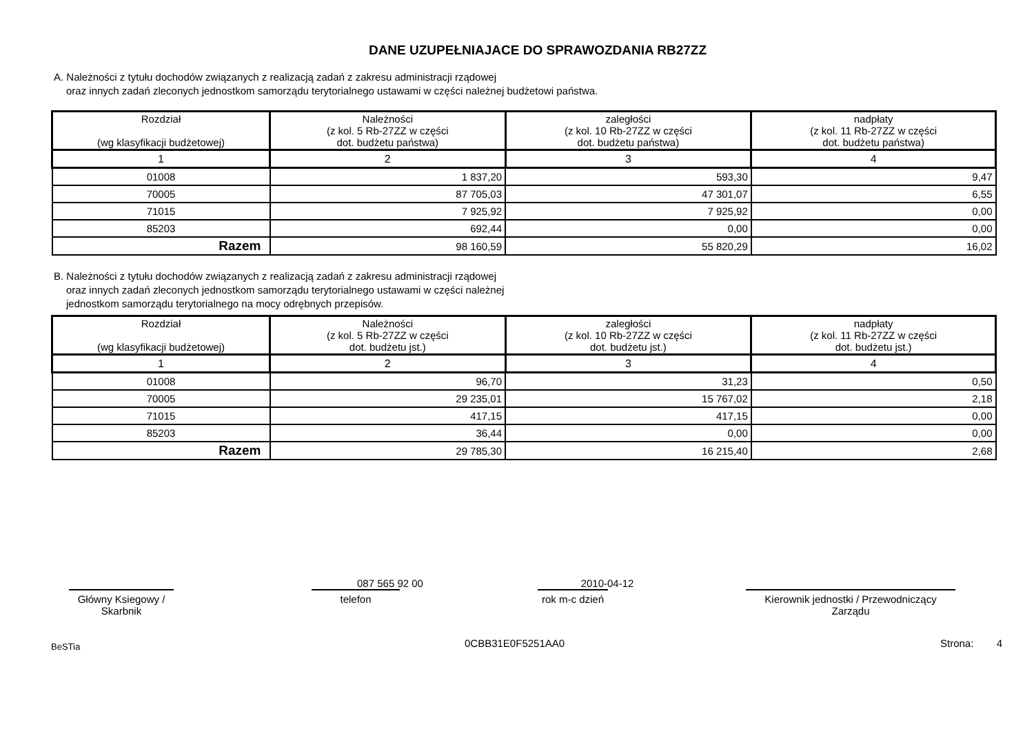DANE UZUPEŁNIAJACE DO SPRAWOZDANIA RB27ZZ
A. Należności z tytułu dochodów związanych z realizacją zadań z zakresu administracji rządowej
oraz innych zadań zleconych jednostkom samorządu terytorialnego ustawami w części należnej budżetowi państwa.
| Rozdział (wg klasyfikacji budżetowej) | Należności (z kol. 5 Rb-27ZZ w części dot. budżetu państwa) | zaległości (z kol. 10 Rb-27ZZ w części dot. budżetu państwa) | nadpłaty (z kol. 11 Rb-27ZZ w części dot. budżetu państwa) |
| --- | --- | --- | --- |
| 1 | 2 | 3 | 4 |
| 01008 | 1 837,20 | 593,30 | 9,47 |
| 70005 | 87 705,03 | 47 301,07 | 6,55 |
| 71015 | 7 925,92 | 7 925,92 | 0,00 |
| 85203 | 692,44 | 0,00 | 0,00 |
| Razem | 98 160,59 | 55 820,29 | 16,02 |
B. Należności z tytułu dochodów związanych z realizacją zadań z zakresu administracji rządowej
oraz innych zadań zleconych jednostkom samorządu terytorialnego ustawami w części należnej
jednostkom samorządu terytorialnego na mocy odrębnych przepisów.
| Rozdział (wg klasyfikacji budżetowej) | Należności (z kol. 5 Rb-27ZZ w części dot. budżetu jst.) | zaległości (z kol. 10 Rb-27ZZ w części dot. budżetu jst.) | nadpłaty (z kol. 11 Rb-27ZZ w części dot. budżetu jst.) |
| --- | --- | --- | --- |
| 1 | 2 | 3 | 4 |
| 01008 | 96,70 | 31,23 | 0,50 |
| 70005 | 29 235,01 | 15 767,02 | 2,18 |
| 71015 | 417,15 | 417,15 | 0,00 |
| 85203 | 36,44 | 0,00 | 0,00 |
| Razem | 29 785,30 | 16 215,40 | 2,68 |
Główny Ksiegowy / Skarbnik
087 565 92 00
telefon
2010-04-12
rok m-c dzień
Kierownik jednostki / Przewodniczący Zarządu
BeSTia 0CBB31E0F5251AA0 Strona: 4